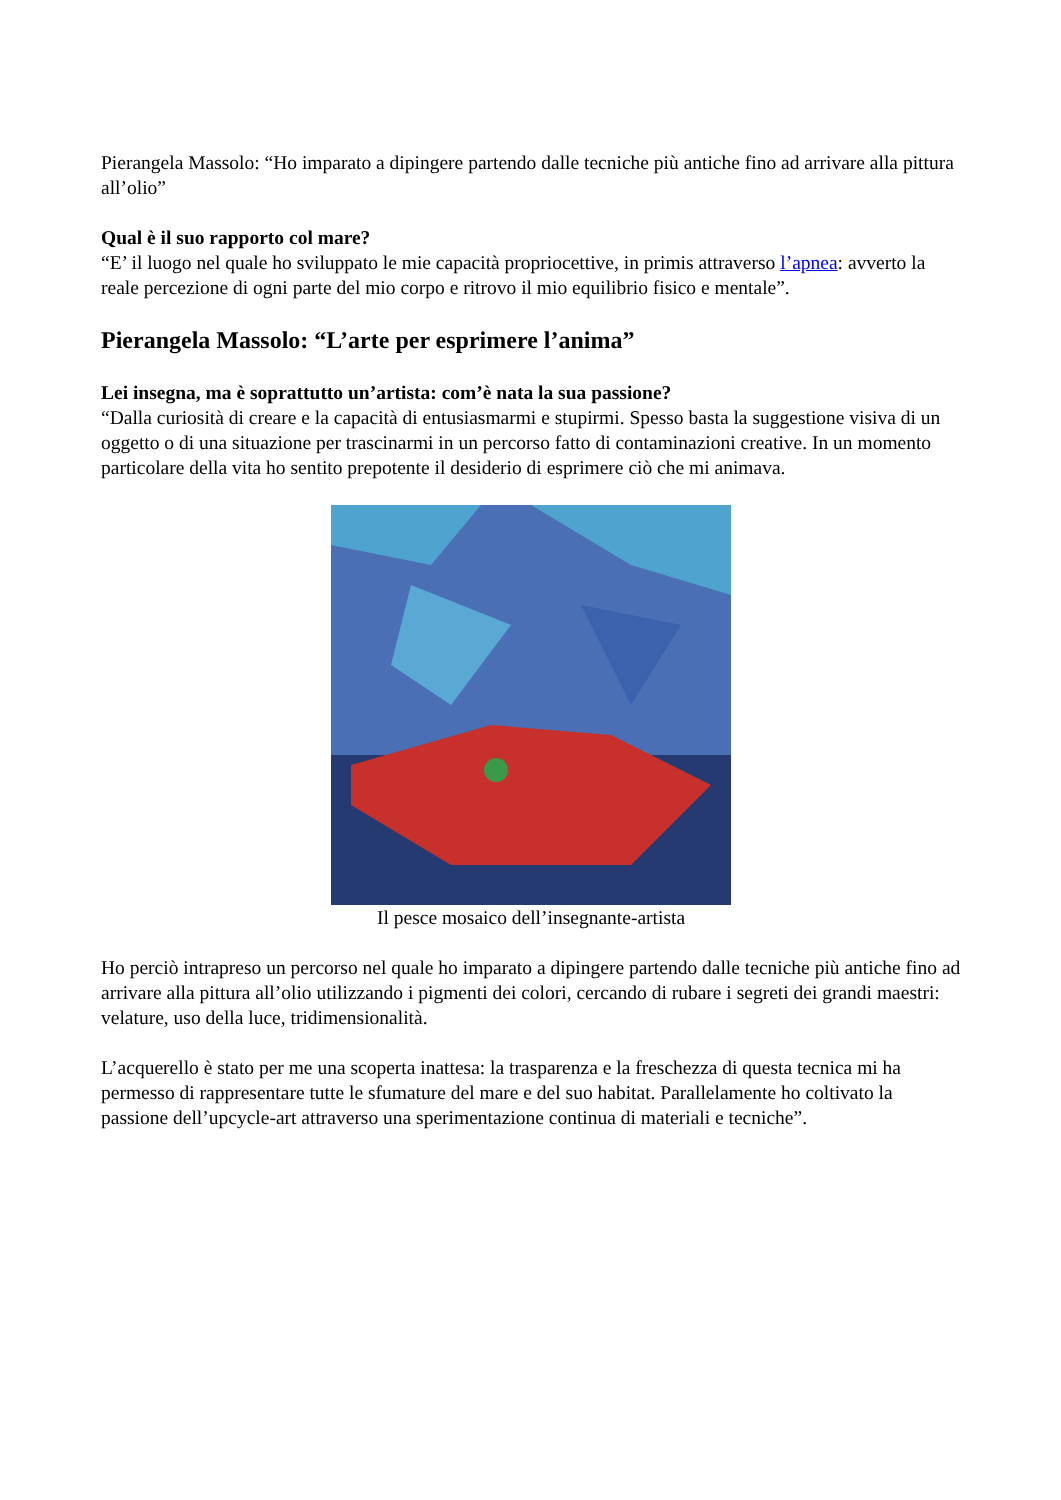Pierangela Massolo: “Ho imparato a dipingere partendo dalle tecniche più antiche fino ad arrivare alla pittura all’olio”
Qual è il suo rapporto col mare?
“E’ il luogo nel quale ho sviluppato le mie capacità propriocettive, in primis attraverso l’apnea: avverto la reale percezione di ogni parte del mio corpo e ritrovo il mio equilibrio fisico e mentale”.
Pierangela Massolo: “L’arte per esprimere l’anima”
Lei insegna, ma è soprattutto un’artista: com’è nata la sua passione?
“Dalla curiosità di creare e la capacità di entusiasmarmi e stupirmi. Spesso basta la suggestione visiva di un oggetto o di una situazione per trascinarmi in un percorso fatto di contaminazioni creative. In un momento particolare della vita ho sentito prepotente il desiderio di esprimere ciò che mi animava.
Il pesce mosaico dell’insegnante-artista
Ho perciò intrapreso un percorso nel quale ho imparato a dipingere partendo dalle tecniche più antiche fino ad arrivare alla pittura all’olio utilizzando i pigmenti dei colori, cercando di rubare i segreti dei grandi maestri: velature, uso della luce, tridimensionalità.
L’acquerello è stato per me una scoperta inattesa: la trasparenza e la freschezza di questa tecnica mi ha permesso di rappresentare tutte le sfumature del mare e del suo habitat. Parallelamente ho coltivato la passione dell’upcycle-art attraverso una sperimentazione continua di materiali e tecniche”.